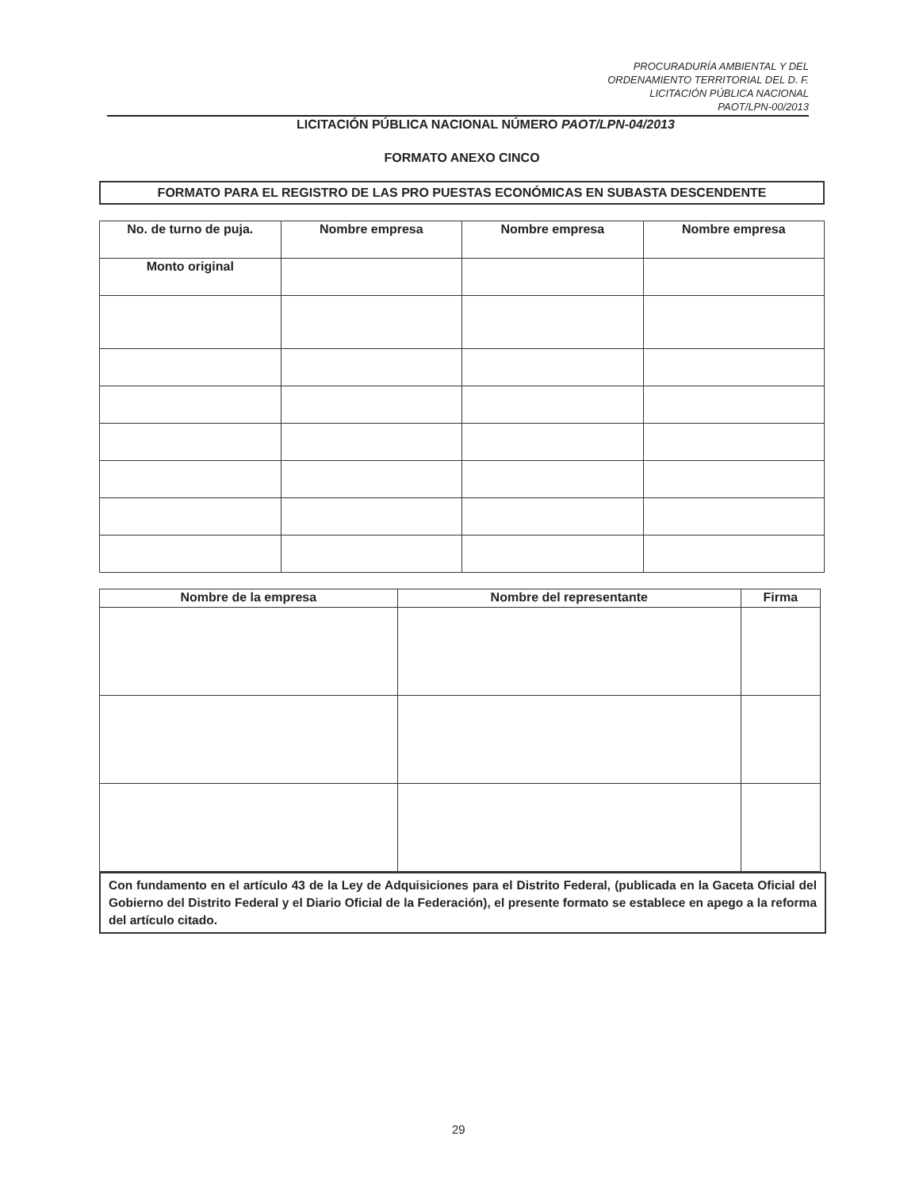PROCURADURÍA AMBIENTAL Y DEL
ORDENAMIENTO TERRITORIAL DEL D. F.
LICITACIÓN PÚBLICA NACIONAL
PAOT/LPN-00/2013
LICITACIÓN PÚBLICA NACIONAL NÚMERO PAOT/LPN-04/2013
FORMATO ANEXO CINCO
FORMATO PARA EL REGISTRO DE LAS PRO PUESTAS ECONÓMICAS EN SUBASTA DESCENDENTE
| No. de turno de puja. | Nombre empresa | Nombre empresa | Nombre empresa |
| --- | --- | --- | --- |
| Monto original | | | |
| Nombre de la empresa | Nombre del representante | Firma |
| --- | --- | --- |
Con fundamento en el artículo 43 de la Ley de Adquisiciones para el Distrito Federal, (publicada en la Gaceta Oficial del Gobierno del Distrito Federal y el Diario Oficial de la Federación), el presente formato se establece en apego a la reforma del artículo citado.
29